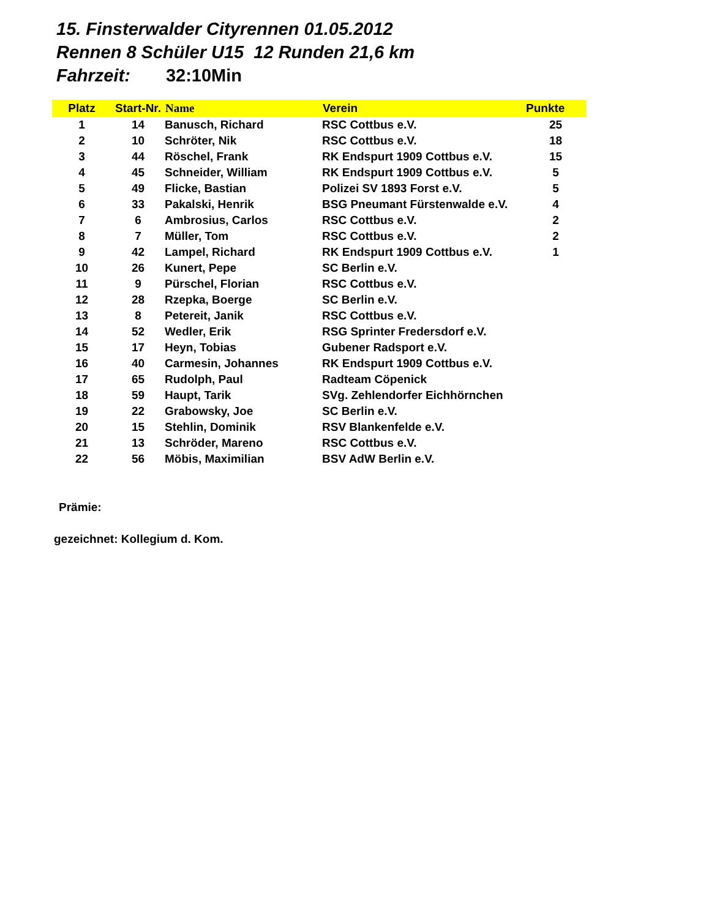15. Finsterwalder Cityrennen 01.05.2012
Rennen 8 Schüler U15 12 Runden 21,6 km
Fahrzeit: 32:10Min
| Platz | Start-Nr. | Name | Verein | Punkte |
| --- | --- | --- | --- | --- |
| 1 | 14 | Banusch, Richard | RSC Cottbus e.V. | 25 |
| 2 | 10 | Schröter, Nik | RSC Cottbus e.V. | 18 |
| 3 | 44 | Röschel, Frank | RK Endspurt 1909 Cottbus e.V. | 15 |
| 4 | 45 | Schneider, William | RK Endspurt 1909 Cottbus e.V. | 5 |
| 5 | 49 | Flicke, Bastian | Polizei SV 1893 Forst e.V. | 5 |
| 6 | 33 | Pakalski, Henrik | BSG Pneumant Fürstenwalde e.V. | 4 |
| 7 | 6 | Ambrosius, Carlos | RSC Cottbus e.V. | 2 |
| 8 | 7 | Müller, Tom | RSC Cottbus e.V. | 2 |
| 9 | 42 | Lampel, Richard | RK Endspurt 1909 Cottbus e.V. | 1 |
| 10 | 26 | Kunert, Pepe | SC Berlin e.V. | |
| 11 | 9 | Pürschel, Florian | RSC Cottbus e.V. | |
| 12 | 28 | Rzepka, Boerge | SC Berlin e.V. | |
| 13 | 8 | Petereit, Janik | RSC Cottbus e.V. | |
| 14 | 52 | Wedler, Erik | RSG Sprinter Fredersdorf e.V. | |
| 15 | 17 | Heyn, Tobias | Gubener Radsport e.V. | |
| 16 | 40 | Carmesin, Johannes | RK Endspurt 1909 Cottbus e.V. | |
| 17 | 65 | Rudolph, Paul | Radteam Cöpenick | |
| 18 | 59 | Haupt, Tarik | SVg. Zehlendorfer Eichhörnchen | |
| 19 | 22 | Grabowsky, Joe | SC Berlin e.V. | |
| 20 | 15 | Stehlin, Dominik | RSV Blankenfelde e.V. | |
| 21 | 13 | Schröder, Mareno | RSC Cottbus e.V. | |
| 22 | 56 | Möbis, Maximilian | BSV AdW Berlin e.V. | |
Prämie:
gezeichnet: Kollegium d. Kom.